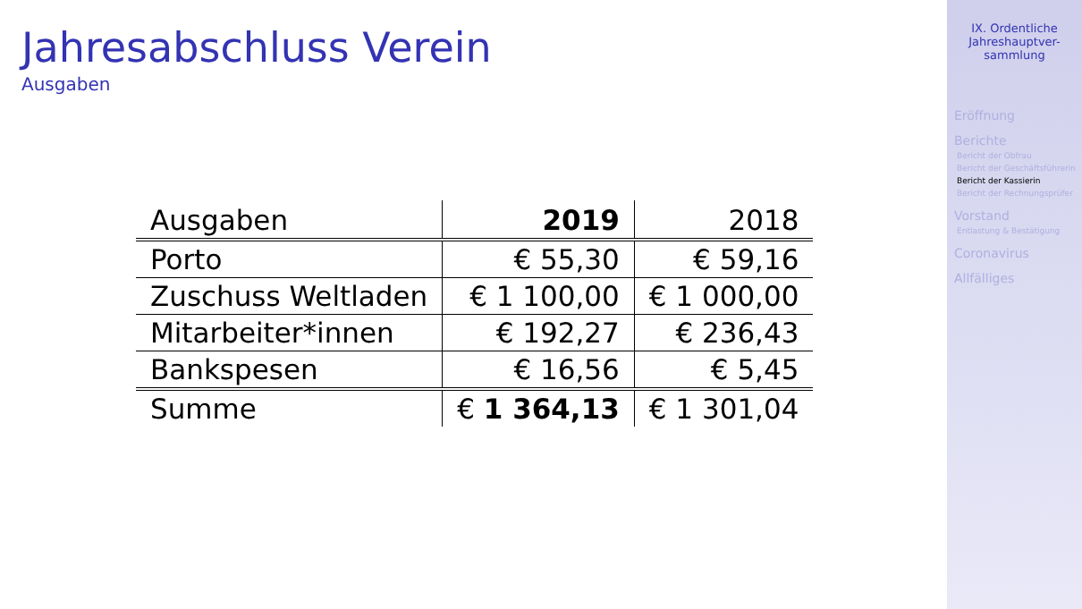Jahresabschluss Verein
Ausgaben
| Ausgaben | 2019 | 2018 |
| Porto | € 55,30 | € 59,16 |
| Zuschuss Weltladen | € 1 100,00 | € 1 000,00 |
| Mitarbeiter*innen | € 192,27 | € 236,43 |
| Bankspesen | € 16,56 | € 5,45 |
| Summe | € 1 364,13 | € 1 301,04 |
IX. Ordentliche Jahreshauptver-sammlung
Eröffnung
Berichte
Bericht der Obfrau
Bericht der Geschäftsführerin
Bericht der Kassierin
Bericht der Rechnungsprüfer
Vorstand
Entlastung & Bestätigung
Coronavirus
Allfälliges